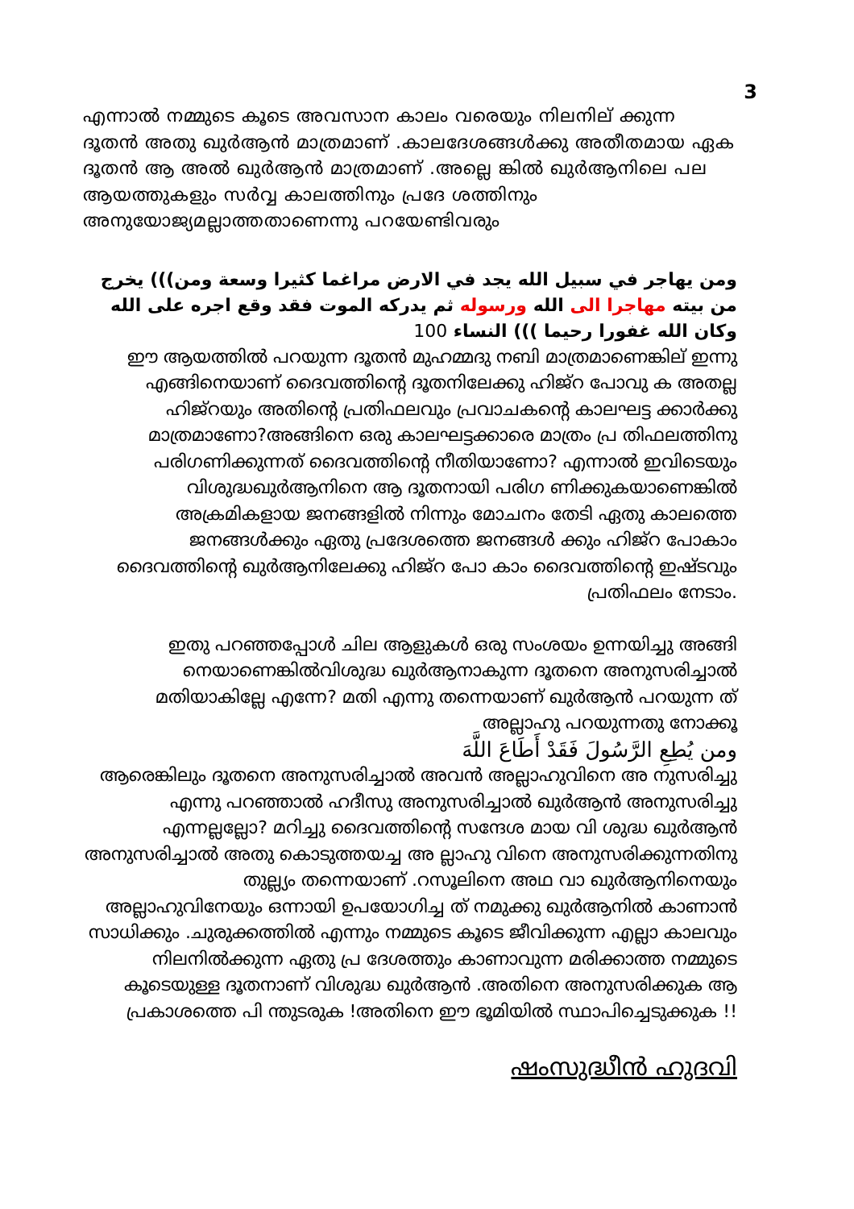3
എന്നാൽ നമ്മുടെ കൂടെ അവസാന കാലം വരെയും നിലനില് ക്കുന്ന ദൂതൻ അതു ഖുർആൻ മാത്രമാണ് .കാലദേശങ്ങൾക്കു അതീതമായ ഏക ദൂതൻ ആ അൽ ഖുർആൻ മാത്രമാണ് .അല്ലെ ങ്കിൽ ഖുർആനിലെ പല ആയത്തുകളും സർവ്വ കാലത്തിനും പ്രദേ ശത്തിനും അനുയോജ്യമല്ലാത്തതാണെന്നു പറയേണ്ടിവരും
ومن يهاجر في سبيل الله يجد في الارض مراغما كثيرا وسعة ومن))) يخرج من بيته مهاجرا الى الله ورسوله ثم يدركه الموت فقد وقع اجره على الله وكان الله غفورا رحيما ))) النساء 100
ഈ ആയത്തിൽ പറയുന്ന ദൂതൻ മുഹമ്മദു നബി മാത്രമാണെങ്കില് ഇന്നു എങ്ങിനെയാണ് ദൈവത്തിന്റെ ദൂതനിലേക്കു ഹിജ്റ പോവു ക അതല്ല ഹിജ്റയും അതിന്റെ പ്രതിഫലവും പ്രവാചകന്റെ കാലഘട്ട ക്കാർക്കു മാത്രമാണോ?അങ്ങിനെ ഒരു കാലഘട്ടക്കാരെ മാത്രം പ്ര തിഫലത്തിനു പരിഗണിക്കുന്നത് ദൈവത്തിന്റെ നീതിയാണോ? എന്നാൽ ഇവിടെയും വിശുദ്ധഖുർആനിനെ ആ ദൂതനായി പരിഗ ണിക്കുകയാണെങ്കിൽ അക്രമികളായ ജനങ്ങളിൽ നിന്നും മോചനം തേടി ഏതു കാലത്തെ ജനങ്ങൾക്കും ഏതു പ്രദേശത്തെ ജനങ്ങൾ ക്കും ഹിജ്റ പോകാം ദൈവത്തിന്റെ ഖുർആനിലേക്കു ഹിജ്റ പോ കാം ദൈവത്തിന്റെ ഇഷ്ടവും പ്രതിഫലം നേടാം.
ഇതു പറഞ്ഞപ്പോൾ ചില ആളുകൾ ഒരു സംശയം ഉന്നയിച്ചു അങ്ങി നെയാണെങ്കിൽവിശുദ്ധ ഖുർആനാകുന്ന ദൂതനെ അനുസരിച്ചാൽ മതിയാകില്ലേ എന്നേ? മതി എന്നു തന്നെയാണ് ഖുർആൻ പറയുന്ന ത് അല്ലാഹു പറയുന്നതു നോക്കൂ
ومن يُطِعِ الرَّسُولَ فَقَدْ أَطَاعَ اللَّهَ
ആരെങ്കിലും ദൂതനെ അനുസരിച്ചാൽ അവൻ അല്ലാഹുവിനെ അ നുസരിച്ചു എന്നു പറഞ്ഞാൽ ഹദീസു അനുസരിച്ചാൽ ഖുർആൻ അനുസരിച്ചു എന്നല്ലല്ലോ? മറിച്ചു ദൈവത്തിന്റെ സന്ദേശ മായ വി ശുദ്ധ ഖുർആൻ അനുസരിച്ചാൽ അതു കൊടുത്തയച്ച അ ല്ലാഹു വിനെ അനുസരിക്കുന്നതിനു തുല്ല്യം തന്നെയാണ് .റസൂലിനെ അഥ വാ ഖുർആനിനെയും അല്ലാഹുവിനേയും ഒന്നായി ഉപയോഗിച്ച ത് നമുക്കു ഖുർആനിൽ കാണാൻ സാധിക്കും .ചുരുക്കത്തിൽ എന്നും നമ്മുടെ കൂടെ ജീവിക്കുന്ന എല്ലാ കാലവും നിലനിൽക്കുന്ന ഏതു പ്ര ദേശത്തും കാണാവുന്ന മരിക്കാത്ത നമ്മുടെ കൂടെയുള്ള ദൂതനാണ് വിശുദ്ധ ഖുർആൻ .അതിനെ അനുസരിക്കുക ആ പ്രകാശത്തെ പി ന്തുടരുക !അതിനെ ഈ ഭൂമിയിൽ സ്ഥാപിച്ചെടുക്കുക !!
ഷംസുദ്ധീൻ ഹുദവി